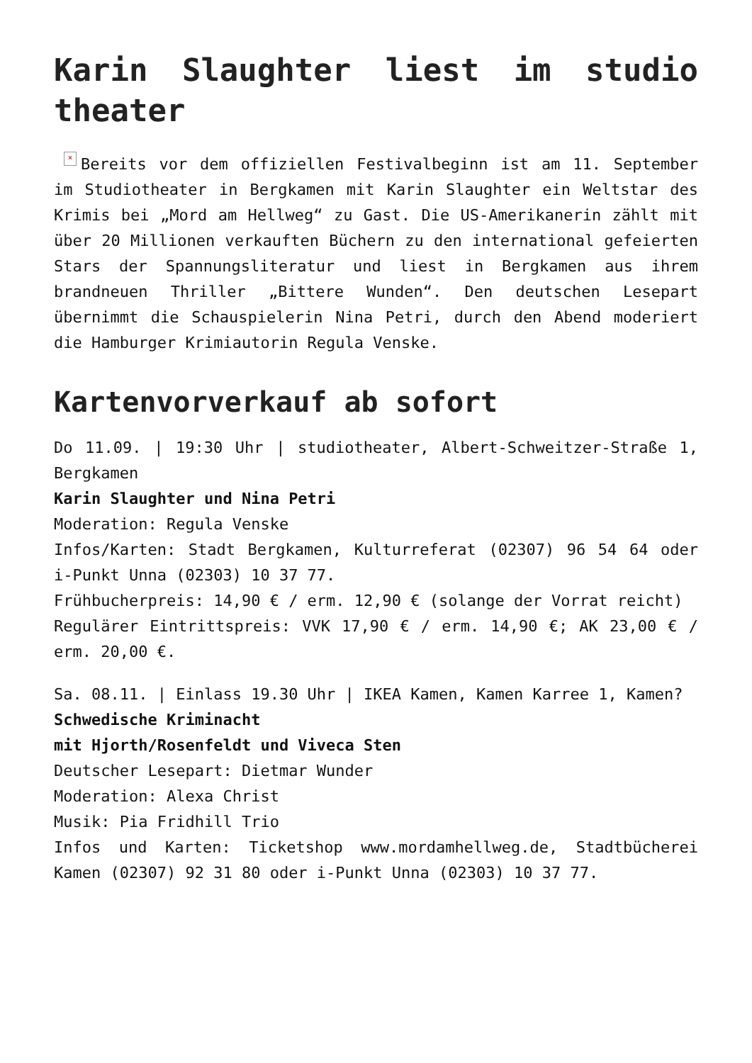Karin Slaughter liest im studio theater
× Bereits vor dem offiziellen Festivalbeginn ist am 11. September im Studiotheater in Bergkamen mit Karin Slaughter ein Weltstar des Krimis bei „Mord am Hellweg“ zu Gast. Die US-Amerikanerin zählt mit über 20 Millionen verkauften Büchern zu den international gefeierten Stars der Spannungsliteratur und liest in Bergkamen aus ihrem brandneuen Thriller „Bittere Wunden“. Den deutschen Lesepart übernimmt die Schauspielerin Nina Petri, durch den Abend moderiert die Hamburger Krimiautorin Regula Venske.
Kartenvorverkauf ab sofort
Do 11.09. | 19:30 Uhr | studiotheater, Albert-Schweitzer-Straße 1, Bergkamen
Karin Slaughter und Nina Petri
Moderation: Regula Venske
Infos/Karten: Stadt Bergkamen, Kulturreferat (02307) 96 54 64 oder i-Punkt Unna (02303) 10 37 77.
Frühbucherpreis: 14,90 € / erm. 12,90 € (solange der Vorrat reicht)
Regulärer Eintrittspreis: VVK 17,90 € / erm. 14,90 €; AK 23,00 € / erm. 20,00 €.
Sa. 08.11. | Einlass 19.30 Uhr | IKEA Kamen, Kamen Karree 1, Kamen?
Schwedische Kriminacht
mit Hjorth/Rosenfeldt und Viveca Sten
Deutscher Lesepart: Dietmar Wunder
Moderation: Alexa Christ
Musik: Pia Fridhill Trio
Infos und Karten: Ticketshop www.mordamhellweg.de, Stadtbücherei Kamen (02307) 92 31 80 oder i-Punkt Unna (02303) 10 37 77.